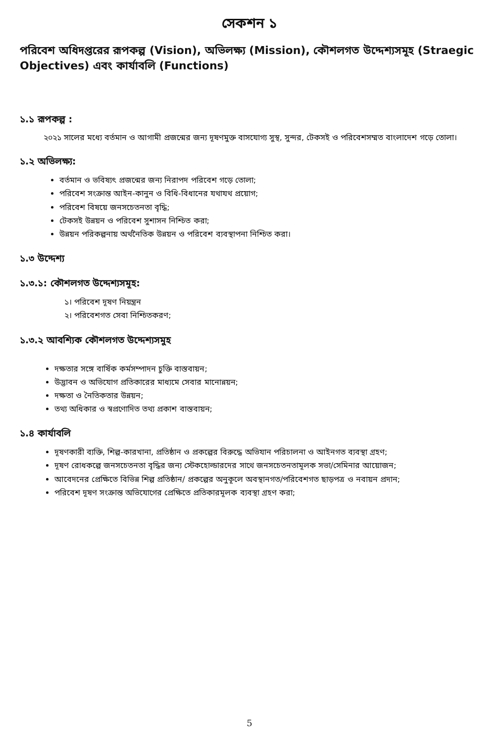সেকশন ১
পরিবেশ অধিদপ্তরের রূপকল্প (Vision), অভিলক্ষ্য (Mission), কৌশলগত উদ্দেশ্যসমূহ (Straegic Objectives) এবং কার্যাবলি (Functions)
১.১ রূপকল্প :
   ২০২১ সালের মধ্যে বর্তমান ও আগামী প্রজন্মের জন্য দূষণমুক্ত বাসযোগ্য সুস্থ, সুন্দর, টেকসই ও পরিবেশসম্মত বাংলাদেশ গড়ে তোলা।
১.২ অভিলক্ষ্য:
বর্তমান ও ভবিষ্যৎ প্রজন্মের জন্য নিরাপদ পরিবেশ গড়ে তোলা;
পরিবেশ সংক্রান্ত আইন-কানুন ও বিধি-বিধানের যথাযথ প্রয়োগ;
পরিবেশ বিষয়ে জনসচেতনতা বৃদ্ধি;
টেকসই উন্নয়ন ও পরিবেশ সুশাসন নিশ্চিত করা;
উন্নয়ন পরিকল্পনায় অর্থনৈতিক উন্নয়ন ও পরিবেশ ব্যবস্থাপনা নিশ্চিত করা।
১.৩ উদ্দেশ্য
১.৩.১: কৌশলগত উদ্দেশ্যসমূহ:
১। পরিবেশ দূষণ নিয়ন্ত্রন
২। পরিবেশগত সেবা নিশ্চিতকরণ;
১.৩.২ আবশ্যিক কৌশলগত উদ্দেশ্যসমুহ
দক্ষতার সঙ্গে বার্ষিক কর্মসম্পাদন চুক্তি বাস্তবায়ন;
উদ্ভাবন ও অভিযোগ প্রতিকারের মাধ্যমে সেবার মানোন্নয়ন;
দক্ষতা ও নৈতিকতার উন্নয়ন;
তথ্য অধিকার ও স্বপ্রণোদিত তথ্য প্রকাশ বাস্তবায়ন;
১.৪ কার্যাবলি
দূষণকারী ব্যক্তি, শিল্প-কারখানা, প্রতিষ্ঠান ও প্রকল্পের বিরুদ্ধে অভিযান পরিচালনা ও আইনগত ব্যবস্থা গ্রহণ;
দূষণ রোধকল্পে জনসচেতনতা বৃদ্ধির জন্য স্টেকহোল্ডারদের সাথে জনসচেতনতামূলক সভা/সেমিনার আয়োজন;
আবেদনের প্রেক্ষিতে বিভিন্ন শিল্প প্রতিষ্ঠান/ প্রকল্পের অনুকূলে অবস্থানগত/পরিবেশগত ছাড়পত্র ও নবায়ন প্রদান;
পরিবেশ দূষণ সংক্রান্ত অভিযোগের প্রেক্ষিতে প্রতিকারমূলক ব্যবস্থা গ্রহণ করা;
5